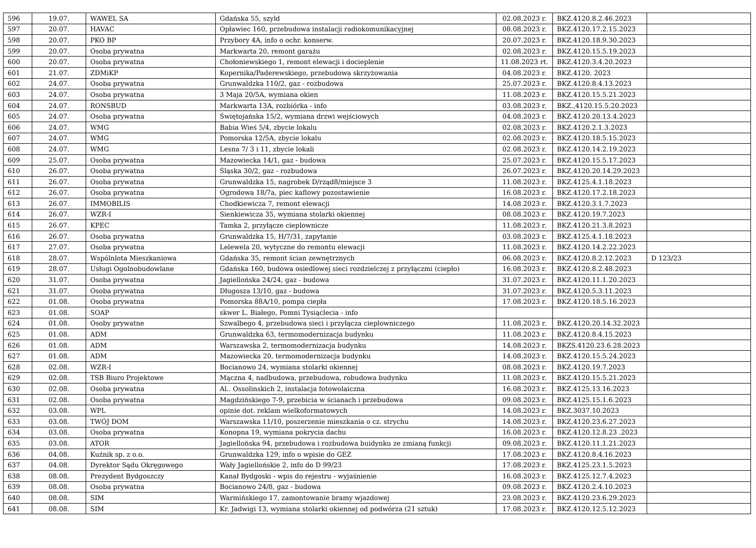| 596 | 19.07. | WAWEL SA | Gdańska 55, szyld | 02.08.2023 r. | BKZ.4120.8.2.46.2023 | |
| 597 | 20.07. | HAVAC | Opławiec 160, przebudowa instalacji radiokomunikacyjnej | 08.08.2023 r. | BKZ.4120.17.2.15.2023 | |
| 598 | 20.07. | PKO BP | Przybory 4A, info o ochr. konserw. | 20.07.2023 r. | BKZ.4120.18.9.30.2023 | |
| 599 | 20.07. | Osoba prywatna | Markwarta 20, remont garażu | 02.08.2023 r. | BKZ.4120.15.5.19.2023 | |
| 600 | 20.07. | Osoba prywatna | Chołoniewskiego 1, remont elewacji i docieplenie | 11.08.2023 rt. | BKZ.4120.3.4.20.2023 | |
| 601 | 21.07. | ZDMiKP | Kopernika/Paderewskiego, przebudowa skrzyżowania | 04.08.2023 r. | BKZ.4120. 2023 | |
| 602 | 24.07. | Osoba prywatna | Grunwaldzka 110/2, gaz - rozbudowa | 25.07.2023 r. | BKZ.4120.8.4.13.2023 | |
| 603 | 24.07. | Osoba prywatna | 3 Maja 20/5A, wymiana okien | 11.08.2023 r. | BKZ.4120.15.5.21.2023 | |
| 604 | 24.07. | RONSBUD | Markwarta 13A, rozbiórka - info | 03.08.2023 r. | BKZ.,4120.15.5.20.2023 | |
| 605 | 24.07. | Osoba prywatna | Świętojańska 15/2, wymiana drzwi wejściowych | 04.08.2023 r. | BKZ.4120.20.13.4.2023 | |
| 606 | 24.07. | WMG | Babia Wieś 5/4, zbycie lokalu | 02.08.2023 r. | BKZ.4120.2.1.3.2023 | |
| 607 | 24.07. | WMG | Pomorska 12/5A, zbycie lokalu | 02.08.2023 r. | BKZ.4120.18.5.15.2023 | |
| 608 | 24.07. | WMG | Lesna 7/ 3 i 11, zbycie lokali | 02.08.2023 r. | BKZ.4120.14.2.19.2023 | |
| 609 | 25.07. | Osoba prywatna | Mazowiecka 14/1, gaz - budowa | 25.07.2023 r. | BKZ.4120.15.5.17.2023 | |
| 610 | 26.07. | Osoba prywatna | Śląska 30/2, gaz - rozbudowa | 26.07.2023 r. | BKZ.4120.20.14.29.2023 | |
| 611 | 26.07. | Osoba prywatna | Grunwaldzka 15, nagrobek D/rząd8/miejsce 3 | 11.08.2023 r. | BKZ.4125.4.1.18.2023 | |
| 612 | 26.07. | Osoba prywatna | Ogrodowa 18/7a, piec kaflowy pozostawienie | 16.08.2023 r. | BKZ.4120.17.2.18.2023 | |
| 613 | 26.07. | IMMOBILIS | Chodkiewicza 7, remont elewacji | 14.08.2023 r. | BKZ.4120.3.1.7.2023 | |
| 614 | 26.07. | WZR-I | Sienkiewicza 35, wymiana stolarki okiennej | 08.08.2023 r. | BKZ.4120.19.7.2023 | |
| 615 | 26.07. | KPEC | Tamka 2, przyłącze cieplownicze | 11.08.2023 r. | BKZ.4120.21.3.8.2023 | |
| 616 | 26.07. | Osoba prywatna | Grunwaldzka 15, H/7/31, zapytanie | 03.08.2023 r. | BKZ.4125.4.1.18.2023 | |
| 617 | 27.07. | Osoba prywatna | Lelewela 20, wytyczne do remontu elewacji | 11.08.2023 r. | BKZ.4120.14.2.22.2023 | |
| 618 | 28.07. | Wspólnlota Mieszkaniowa | Gdańska 35, remont ścian zewnętrznych | 06.08.2023 r. | BKZ.4120.8.2.12.2023 | D 123/23 |
| 619 | 28.07. | Usługi Ogolnobudowlane | Gdańska 160, budowa osiedlowej sieci rozdzielczej z przyłączmi (ciepło) | 16.08.2023 r. | BKZ.4120.8.2.48.2023 | |
| 620 | 31.07. | Osoba prywatna | Jagiellońska 24/24, gaz - budowa | 31.07.2023 r. | BKZ.4120.11.1.20.2023 | |
| 621 | 31.07. | Osoba prywatna | Długosza 13/10, gaz - budowa | 31.07.2023 r. | BKZ.4120.5.3.11.2023 | |
| 622 | 01.08. | Osoba prywatna | Pomorska 88A/10, pompa ciepła | 17.08.2023 r. | BKZ.4120.18.5.16.2023 | |
| 623 | 01.08. | SOAP | skwer L. Białego, Pomni Tysiąclecia - info | | | |
| 624 | 01.08. | Osoby prywatne | Szwalbego 4, przebudowa sieci i przyłącza cieplowniczego | 11.08.2023 r. | BKZ.4120.20.14.32.2023 | |
| 625 | 01.08. | ADM | Grunwaldzka 63, termomodernizacja budynku | 11.08.2023 r. | BKZ.4120.8.4.15.2023 | |
| 626 | 01.08. | ADM | Warszawska 2, termomodernizacja budynku | 14.08.2023 r. | BKZS.4120.23.6.28.2023 | |
| 627 | 01.08. | ADM | Mazowiecka 20, termomodernizacja budynku | 14.08.2023 r. | BKZ.4120.15.5.24.2023 | |
| 628 | 02.08. | WZR-I | Bocianowo 24, wymiana stolarki okiennej | 08.08.2023 r. | BKZ.4120.19.7.2023 | |
| 629 | 02.08. | TSB Biuro Projektowe | Mączna 4, nadbudowa, przebudowa, robudowa budynku | 11.08.2023 r. | BKZ.4120.15.5.21.2023 | |
| 630 | 02.08. | Osoba prywatna | Al.. Ossolinskich 2, instalacja fotowolaiczna | 16.08.2023 r. | BKZ.4125.13.16.2023 | |
| 631 | 02.08. | Osoba prywatna | Magdzińskiego 7-9, przebicia w ścianach i przebudowa | 09.08.2023 r. | BKZ.4125.15.1.6.2023 | |
| 632 | 03.08. | WPL | opinie dot. reklam wielkoformatowych | 14.08.2023 r. | BKZ.3037.10.2023 | |
| 633 | 03.08. | TWÓJ DOM | Warszawska 11/10, poszerzenie mieszkania o cz. strychu | 14.08.2023 r. | BKZ.4120.23.6.27.2023 | |
| 634 | 03.08. | Osoba prywatna | Konopna 19, wymiana pokrycia dachu | 16.08.2023 r. | BKZ.4120.12.8.23 .2023 | |
| 635 | 03.08. | ATOR | Jagiellońska 94, przebudowa i rozbudowa buidynku ze zmianą funkcji | 09.08.2023 r. | BKZ.4120.11.1.21.2023 | |
| 636 | 04.08. | Kuźnik sp. z o.o. | Grunwaldzka 129, info o wpisie do GEZ | 17.08.2023 r. | BKZ.4120.8.4.16.2023 | |
| 637 | 04.08. | Dyrektor Sądu Okręgowego | Wały Jagiellońskie 2, info do D 99/23 | 17.08.2023 r. | BKZ.4125.23.1.5.2023 | |
| 638 | 08.08. | Prezydent Bydgoszczy | Kanał Bydgoski - wpis do rejestru - wyjaśnienie | 16.08.2023 r. | BKZ.4125.12.7.4.2023 | |
| 639 | 08.08. | Osoba prywatna | Bocianowo 24/8, gaz - budowa | 09.08.2023 r. | BKZ.4120.2.4.10.2023 | |
| 640 | 08.08. | SIM | Warmińskiego 17, zamontowanie bramy wjazdowej | 23.08.2023 r. | BKZ.4120.23.6.29.2023 | |
| 641 | 08.08. | SIM | Kr. Jadwigi 13, wymiana stolarki okiennej od podwórza (21 sztuk) | 17.08.2023 r. | BKZ.4120.12.5.12.2023 | |